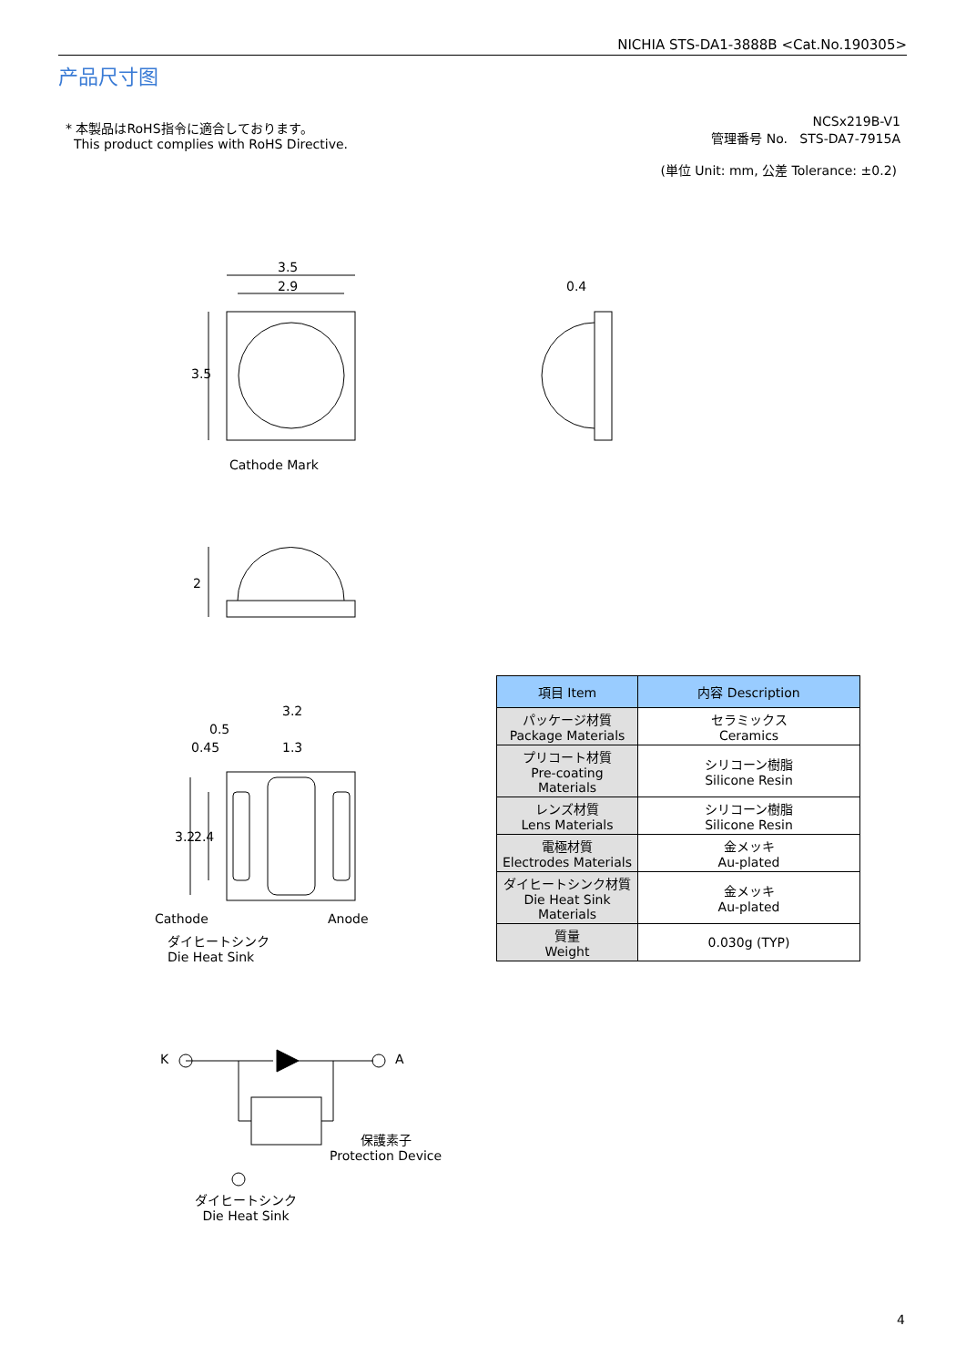NICHIA STS-DA1-3888B <Cat.No.190305>
产品尺寸图
* 本製品はRoHS指令に適合しております。
This product complies with RoHS Directive.
NCSx219B-V1
管理番号 No. STS-DA7-7915A
(単位 Unit: mm, 公差 Tolerance: ±0.2)
3.5
2.9
3.5
0.4
Cathode Mark
2
3.2
0.5
0.45 1.3
3.2 2.4
Cathode Anode
ダイヒートシンク
Die Heat Sink
K A
保護素子
Protection Device
ダイヒートシンク
Die Heat Sink
| 項目 Item | 内容 Description |
| --- | --- |
| パッケージ材質 Package Materials | セラミックス Ceramics |
| プリコート材質 Pre-coating Materials | シリコーン樹脂 Silicone Resin |
| レンズ材質 Lens Materials | シリコーン樹脂 Silicone Resin |
| 電極材質 Electrodes Materials | 金メッキ Au-plated |
| ダイヒートシンク材質 Die Heat Sink Materials | 金メッキ Au-plated |
| 質量 Weight | 0.030g (TYP) |
4